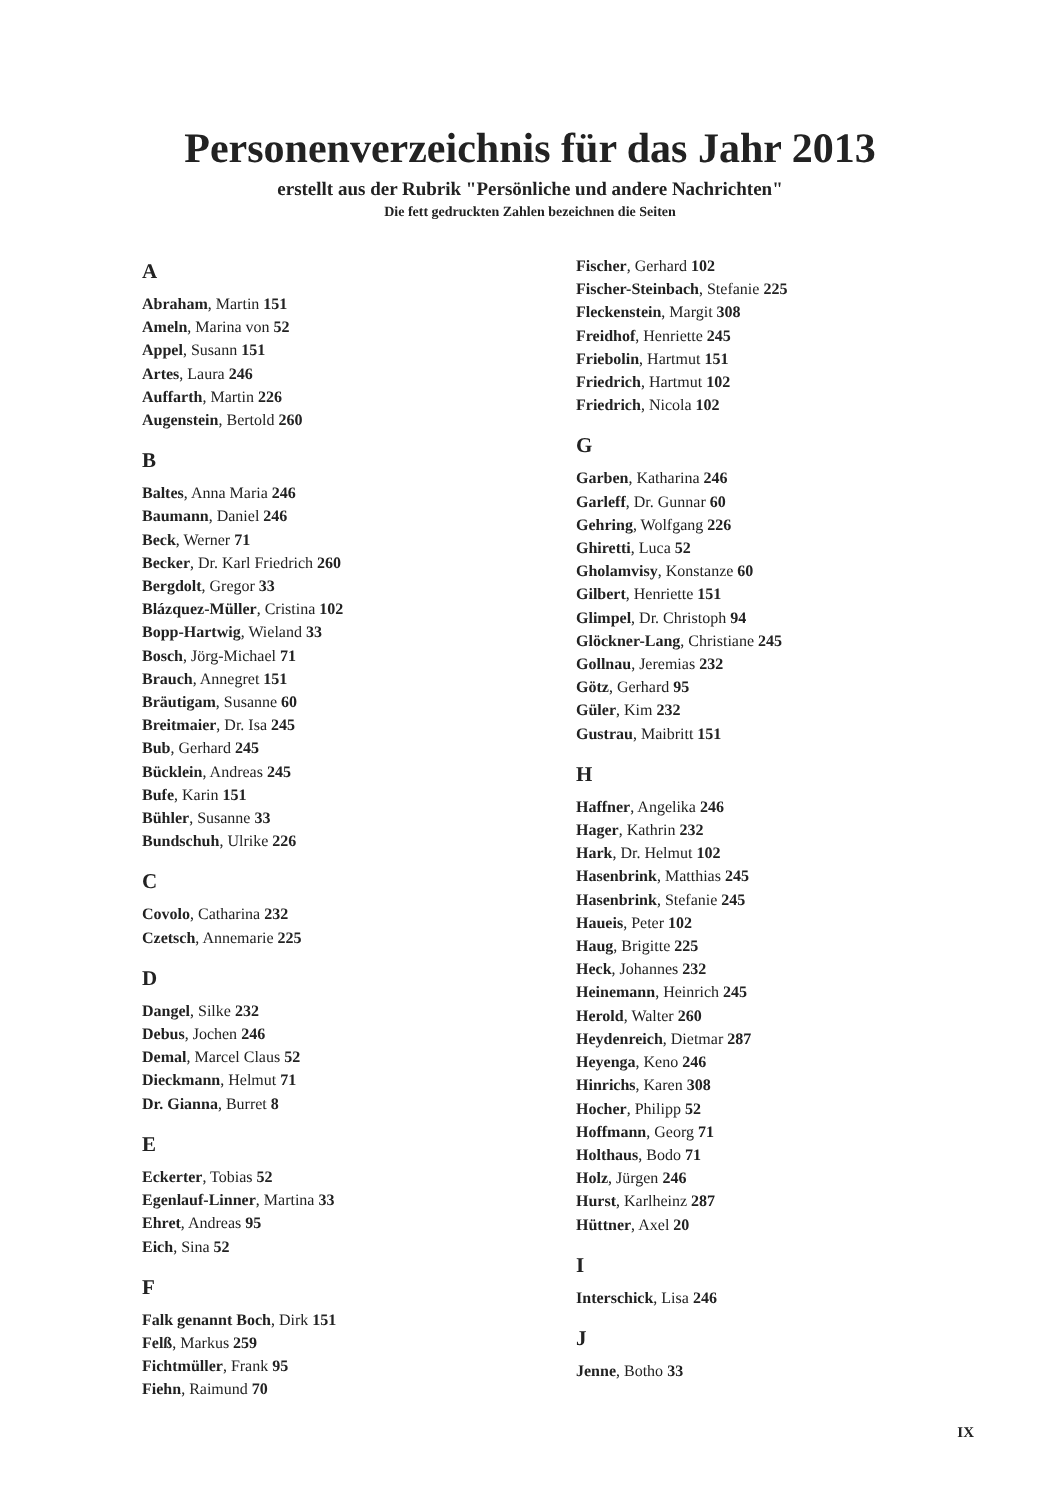Personenverzeichnis für das Jahr 2013
erstellt aus der Rubrik "Persönliche und andere Nachrichten"
Die fett gedruckten Zahlen bezeichnen die Seiten
A
Abraham, Martin 151
Ameln, Marina von 52
Appel, Susann 151
Artes, Laura 246
Auffarth, Martin 226
Augenstein, Bertold 260
B
Baltes, Anna Maria 246
Baumann, Daniel 246
Beck, Werner 71
Becker, Dr. Karl Friedrich 260
Bergdolt, Gregor 33
Blázquez-Müller, Cristina 102
Bopp-Hartwig, Wieland 33
Bosch, Jörg-Michael 71
Brauch, Annegret 151
Bräutigam, Susanne 60
Breitmaier, Dr. Isa 245
Bub, Gerhard 245
Bücklein, Andreas 245
Bufe, Karin 151
Bühler, Susanne 33
Bundschuh, Ulrike 226
C
Covolo, Catharina 232
Czetsch, Annemarie 225
D
Dangel, Silke 232
Debus, Jochen 246
Demal, Marcel Claus 52
Dieckmann, Helmut 71
Dr. Gianna, Burret 8
E
Eckerter, Tobias 52
Egenlauf-Linner, Martina 33
Ehret, Andreas 95
Eich, Sina 52
F
Falk genannt Boch, Dirk 151
Felß, Markus 259
Fichtmüller, Frank 95
Fiehn, Raimund 70
Fischer, Gerhard 102
Fischer-Steinbach, Stefanie 225
Fleckenstein, Margit 308
Freidhof, Henriette 245
Friebolin, Hartmut 151
Friedrich, Hartmut 102
Friedrich, Nicola 102
G
Garben, Katharina 246
Garleff, Dr. Gunnar 60
Gehring, Wolfgang 226
Ghiretti, Luca 52
Gholamvisy, Konstanze 60
Gilbert, Henriette 151
Glimpel, Dr. Christoph 94
Glöckner-Lang, Christiane 245
Gollnau, Jeremias 232
Götz, Gerhard 95
Güler, Kim 232
Gustrau, Maibritt 151
H
Haffner, Angelika 246
Hager, Kathrin 232
Hark, Dr. Helmut 102
Hasenbrink, Matthias 245
Hasenbrink, Stefanie 245
Haueis, Peter 102
Haug, Brigitte 225
Heck, Johannes 232
Heinemann, Heinrich 245
Herold, Walter 260
Heydenreich, Dietmar 287
Heyenga, Keno 246
Hinrichs, Karen 308
Hocher, Philipp 52
Hoffmann, Georg 71
Holthaus, Bodo 71
Holz, Jürgen 246
Hurst, Karlheinz 287
Hüttner, Axel 20
I
Interschick, Lisa 246
J
Jenne, Botho 33
IX